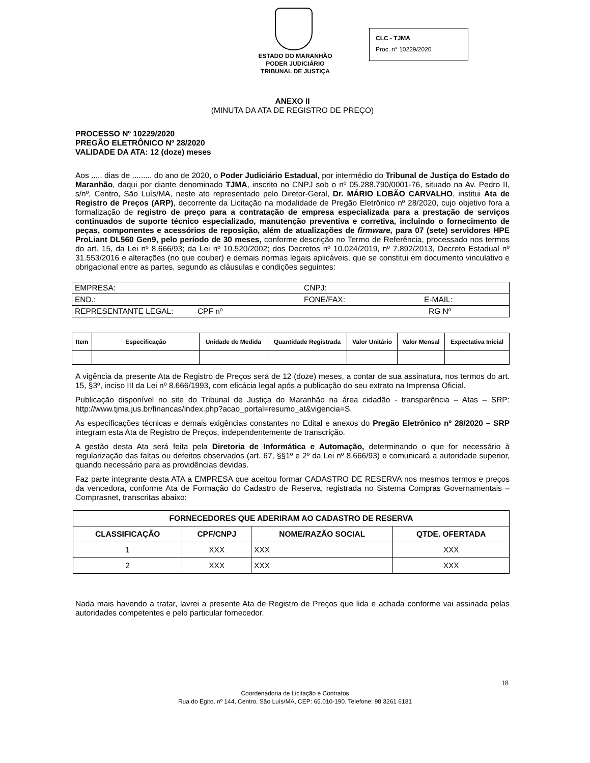ESTADO DO MARANHÃO
PODER JUDICIÁRIO
TRIBUNAL DE JUSTIÇA
CLC - TJMA
Proc. n° 10229/2020
ANEXO II
(MINUTA DA ATA DE REGISTRO DE PREÇO)
PROCESSO Nº 10229/2020
PREGÃO ELETRÔNICO Nº 28/2020
VALIDADE DA ATA: 12 (doze) meses
Aos ..... dias de ......... do ano de 2020, o Poder Judiciário Estadual, por intermédio do Tribunal de Justiça do Estado do Maranhão, daqui por diante denominado TJMA, inscrito no CNPJ sob o nº 05.288.790/0001-76, situado na Av. Pedro II, s/nº, Centro, São Luís/MA, neste ato representado pelo Diretor-Geral, Dr. MÁRIO LOBÃO CARVALHO, institui Ata de Registro de Preços (ARP), decorrente da Licitação na modalidade de Pregão Eletrônico nº 28/2020, cujo objetivo fora a formalização de registro de preço para a contratação de empresa especializada para a prestação de serviços continuados de suporte técnico especializado, manutenção preventiva e corretiva, incluindo o fornecimento de peças, componentes e acessórios de reposição, além de atualizações de firmware, para 07 (sete) servidores HPE ProLiant DL560 Gen9, pelo período de 30 meses, conforme descrição no Termo de Referência, processado nos termos do art. 15, da Lei nº 8.666/93; da Lei nº 10.520/2002; dos Decretos nº 10.024/2019, nº 7.892/2013, Decreto Estadual nº 31.553/2016 e alterações (no que couber) e demais normas legais aplicáveis, que se constitui em documento vinculativo e obrigacional entre as partes, segundo as cláusulas e condições seguintes:
| EMPRESA: | CNPJ: | |
| END.: | FONE/FAX: | E-MAIL: |
| REPRESENTANTE LEGAL: CPF nº | RG Nº | |
| Item | Especificação | Unidade de Medida | Quantidade Registrada | Valor Unitário | Valor Mensal | Expectativa Inicial |
| --- | --- | --- | --- | --- | --- | --- |
A vigência da presente Ata de Registro de Preços será de 12 (doze) meses, a contar de sua assinatura, nos termos do art. 15, §3º, inciso III da Lei nº 8.666/1993, com eficácia legal após a publicação do seu extrato na Imprensa Oficial.
Publicação disponível no site do Tribunal de Justiça do Maranhão na área cidadão - transparência – Atas – SRP: http://www.tjma.jus.br/financas/index.php?acao_portal=resumo_at&vigencia=S.
As especificações técnicas e demais exigências constantes no Edital e anexos do Pregão Eletrônico nº 28/2020 – SRP integram esta Ata de Registro de Preços, independentemente de transcrição.
A gestão desta Ata será feita pela Diretoria de Informática e Automação, determinando o que for necessário à regularização das faltas ou defeitos observados (art. 67, §§1º e 2º da Lei nº 8.666/93) e comunicará a autoridade superior, quando necessário para as providências devidas.
Faz parte integrante desta ATA a EMPRESA que aceitou formar CADASTRO DE RESERVA nos mesmos termos e preços da vencedora, conforme Ata de Formação do Cadastro de Reserva, registrada no Sistema Compras Governamentais – Comprasnet, transcritas abaixo:
| FORNECEDORES QUE ADERIRAM AO CADASTRO DE RESERVA | | | |
| --- | --- | --- | --- |
| CLASSIFICAÇÃO | CPF/CNPJ | NOME/RAZÃO SOCIAL | QTDE. OFERTADA |
| 1 | XXX | XXX | XXX |
| 2 | XXX | XXX | XXX |
Nada mais havendo a tratar, lavrei a presente Ata de Registro de Preços que lida e achada conforme vai assinada pelas autoridades competentes e pelo particular fornecedor.
18
Coordenadoria de Licitação e Contratos
Rua do Egito, nº 144, Centro, São Luís/MA, CEP: 65.010-190. Telefone: 98 3261 6181